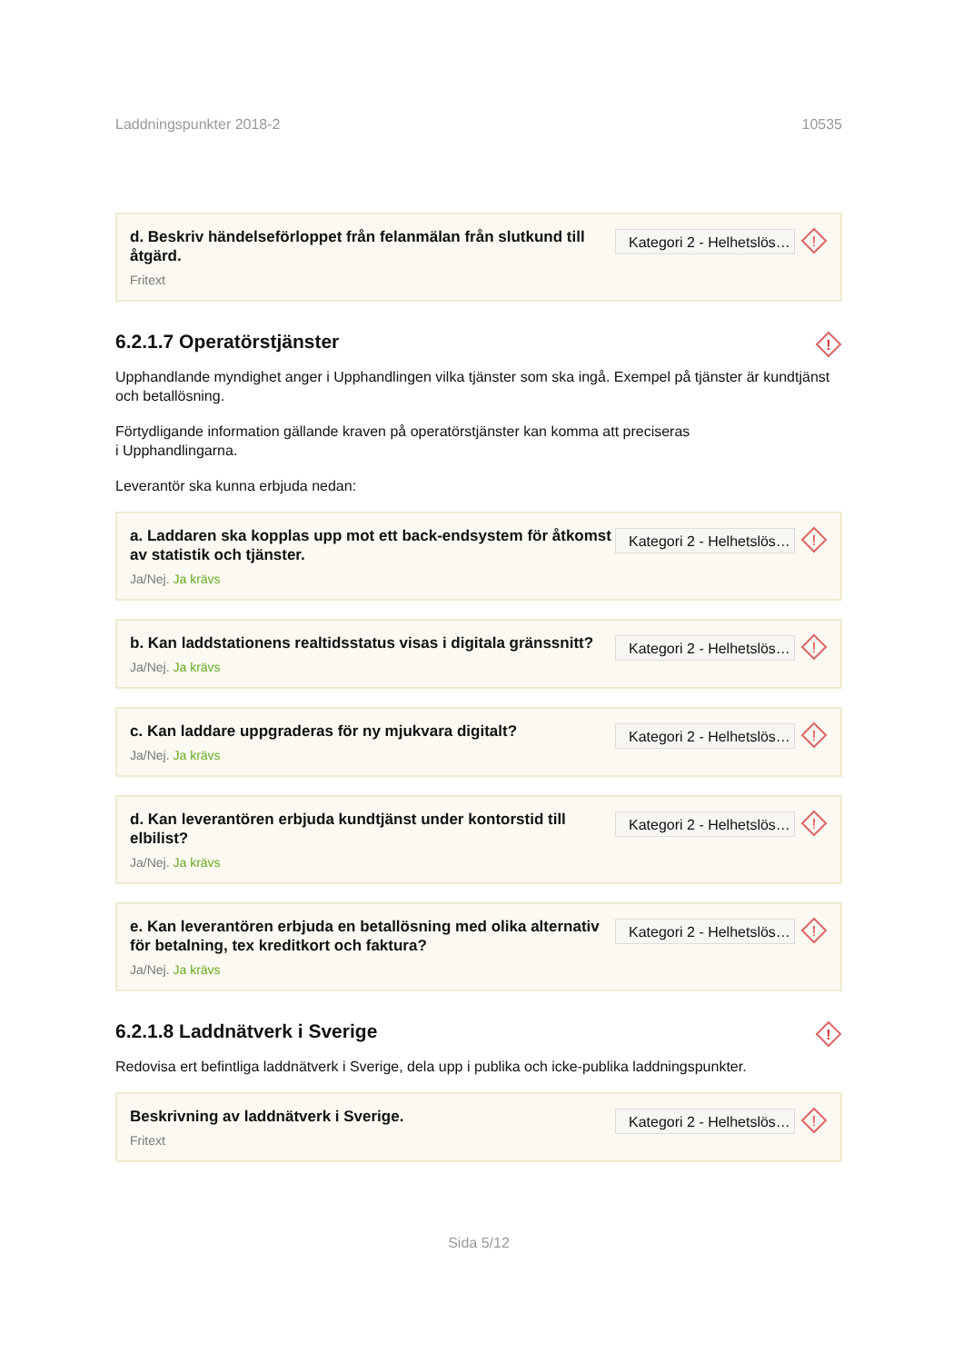Laddningspunkter 2018-2 10535
d. Beskriv händelseförloppet från felanmälan från slutkund till åtgärd.
Fritext
Kategori 2 - Helhetslös…
!
6.2.1.7 Operatörstjänster
!
Upphandlande myndighet anger i Upphandlingen vilka tjänster som ska ingå. Exempel på tjänster är kundtjänst och betallösning.
Förtydligande information gällande kraven på operatörstjänster kan komma att preciseras
i Upphandlingarna.
Leverantör ska kunna erbjuda nedan:
a. Laddaren ska kopplas upp mot ett back-endsystem för åtkomst av statistik och tjänster.
Ja/Nej. Ja krävs
Kategori 2 - Helhetslös…
!
b. Kan laddstationens realtidsstatus visas i digitala gränssnitt?
Ja/Nej. Ja krävs
Kategori 2 - Helhetslös…
!
c. Kan laddare uppgraderas för ny mjukvara digitalt?
Ja/Nej. Ja krävs
Kategori 2 - Helhetslös…
!
d. Kan leverantören erbjuda kundtjänst under kontorstid till elbilist?
Ja/Nej. Ja krävs
Kategori 2 - Helhetslös…
!
e. Kan leverantören erbjuda en betallösning med olika alternativ för betalning, tex kreditkort och faktura?
Ja/Nej. Ja krävs
Kategori 2 - Helhetslös…
!
6.2.1.8 Laddnätverk i Sverige
!
Redovisa ert befintliga laddnätverk i Sverige, dela upp i publika och icke-publika laddningspunkter.
Beskrivning av laddnätverk i Sverige.
Fritext
Kategori 2 - Helhetslös…
!
Sida 5/12